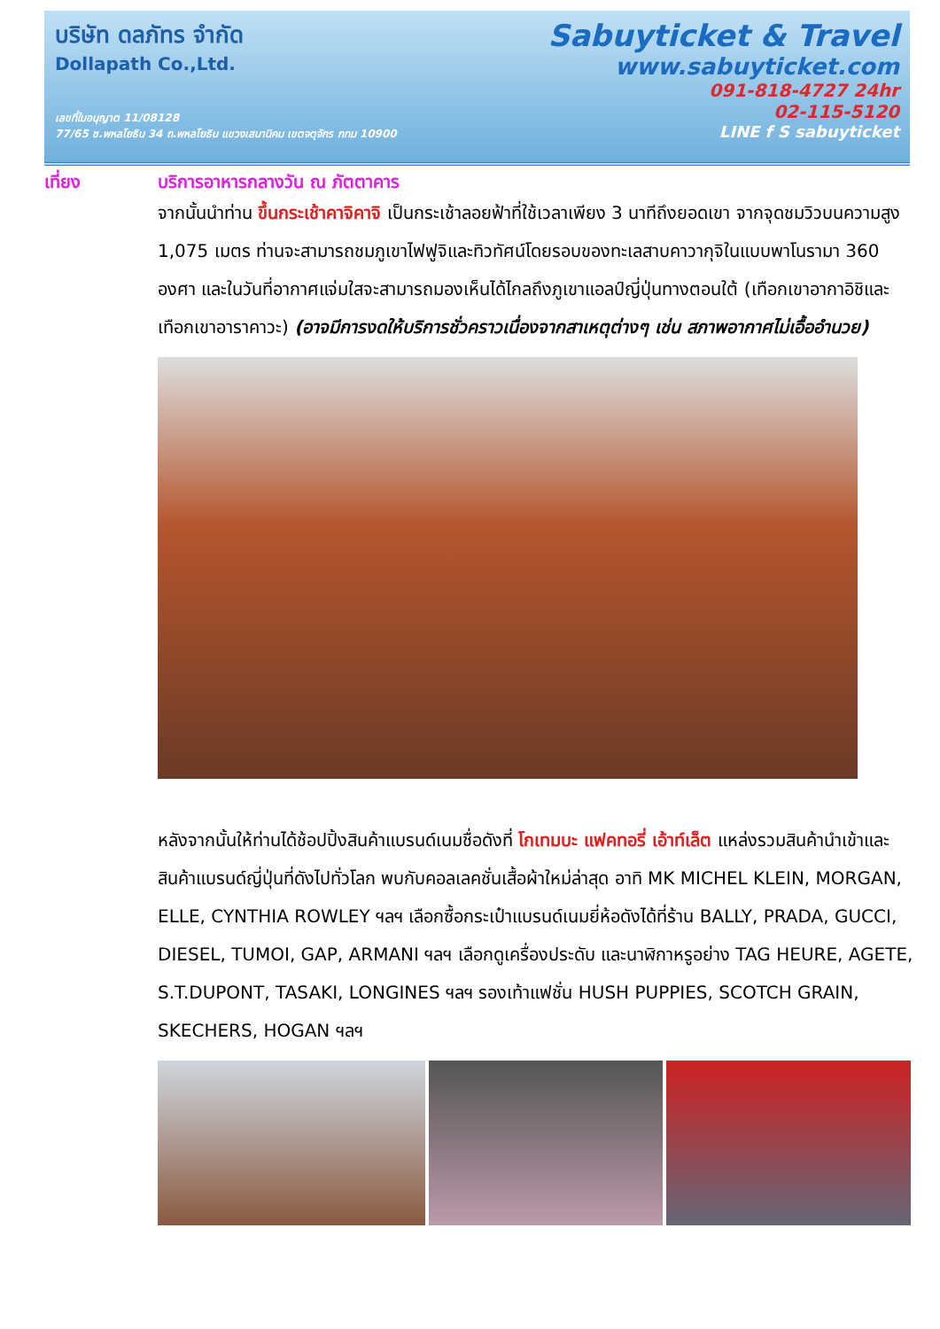บริษัท ดลภัทร จำกัด
Dollapath Co.,Ltd.
เลขที่ใบอนุญาต 11/08128
77/65 ซ.พหลโยธิน 34 ถ.พหลโยธิน แขวงเสนานิคม เขตจตุจักร กทม 10900
Sabuyticket & Travel
www.sabuyticket.com
091-818-4727 24hr
02-115-5120
LINE f S sabuyticket
เที่ยง
บริการอาหารกลางวัน ณ ภัตตาคาร
จากนั้นนำท่าน ขึ้นกระเช้าคาจิคาจิ เป็นกระเช้าลอยฟ้าที่ใช้เวลาเพียง 3 นาทีถึงยอดเขา จากจุดชมวิวบนความสูง 1,075 เมตร ท่านจะสามารถชมภูเขาไฟฟูจิและทิวทัศน์โดยรอบของทะเลสาบคาวากุจิในแบบพาโนรามา 360 องศา และในวันที่อากาศแจ่มใสจะสามารถมองเห็นได้ไกลถึงภูเขาแอลป์ญี่ปุ่นทางตอนใต้ (เทือกเขาอากาอิชิและเทือกเขาอาราคาวะ) (อาจมีการงดให้บริการชั่วคราวเนื่องจากสาเหตุต่างๆ เช่น สภาพอากาศไม่เอื้ออำนวย)
หลังจากนั้นให้ท่านได้ช้อปปิ้งสินค้าแบรนด์เนมชื่อดังที่ โกเทมบะ แฟคทอรี่ เอ้าท์เล็ต แหล่งรวมสินค้านำเข้าและสินค้าแบรนด์ญี่ปุ่นที่ดังไปทั่วโลก พบกับคอลเลคชั่นเสื้อผ้าใหม่ล่าสุด อาทิ MK MICHEL KLEIN, MORGAN, ELLE, CYNTHIA ROWLEY ฯลฯ เลือกซื้อกระเป๋าแบรนด์เนมยี่ห้อดังได้ที่ร้าน BALLY, PRADA, GUCCI, DIESEL, TUMOI, GAP, ARMANI ฯลฯ เลือกดูเครื่องประดับ และนาฬิกาหรูอย่าง TAG HEURE, AGETE, S.T.DUPONT, TASAKI, LONGINES ฯลฯ รองเท้าแฟชั่น HUSH PUPPIES, SCOTCH GRAIN, SKECHERS, HOGAN ฯลฯ